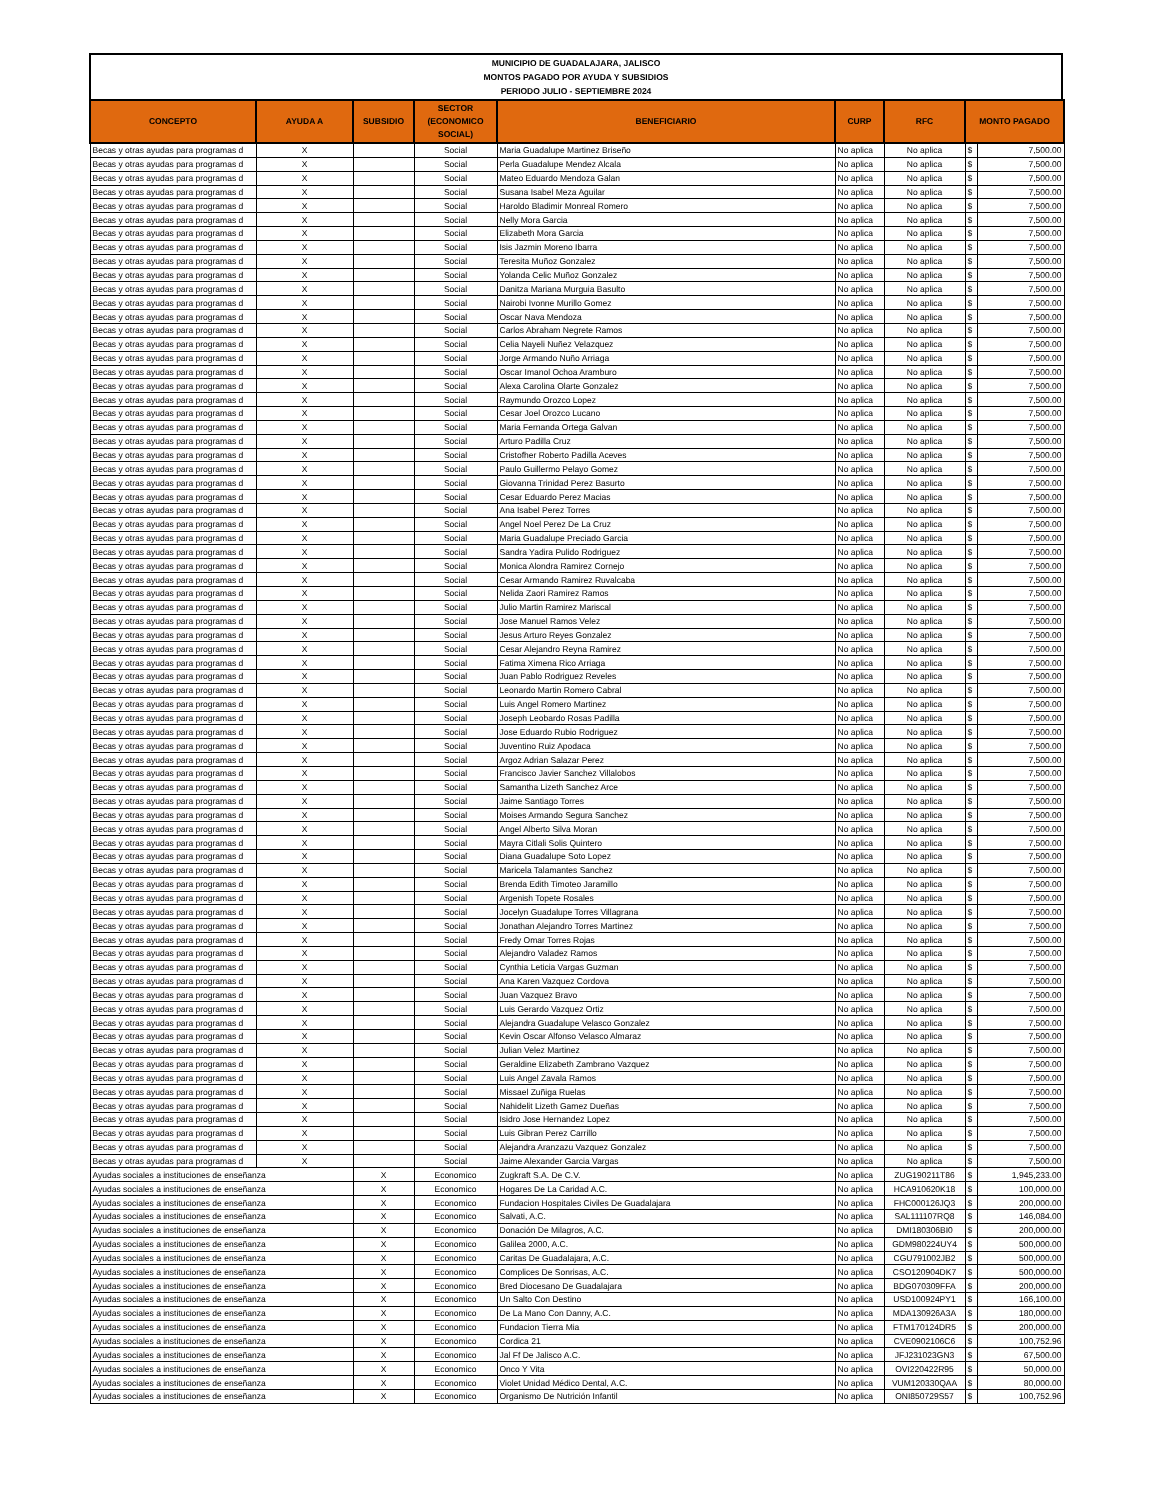MUNICIPIO DE GUADALAJARA, JALISCO
MONTOS PAGADO POR AYUDA Y SUBSIDIOS
PERIODO JULIO - SEPTIEMBRE 2024
| CONCEPTO | AYUDA A | SUBSIDIO | SECTOR (ECONOMICO SOCIAL) | BENEFICIARIO | CURP | RFC | MONTO PAGADO | |
| --- | --- | --- | --- | --- | --- | --- | --- | --- |
| Becas y otras ayudas para programas d | X | | Social | Maria Guadalupe Martinez Briseño | No aplica | No aplica | $ | 7,500.00 |
| Becas y otras ayudas para programas d | X | | Social | Perla Guadalupe Mendez Alcala | No aplica | No aplica | $ | 7,500.00 |
| Becas y otras ayudas para programas d | X | | Social | Mateo Eduardo Mendoza Galan | No aplica | No aplica | $ | 7,500.00 |
| Becas y otras ayudas para programas d | X | | Social | Susana Isabel Meza Aguilar | No aplica | No aplica | $ | 7,500.00 |
| Becas y otras ayudas para programas d | X | | Social | Haroldo Bladimir Monreal Romero | No aplica | No aplica | $ | 7,500.00 |
| Becas y otras ayudas para programas d | X | | Social | Nelly Mora Garcia | No aplica | No aplica | $ | 7,500.00 |
| Becas y otras ayudas para programas d | X | | Social | Elizabeth Mora Garcia | No aplica | No aplica | $ | 7,500.00 |
| Becas y otras ayudas para programas d | X | | Social | Isis Jazmin Moreno Ibarra | No aplica | No aplica | $ | 7,500.00 |
| Becas y otras ayudas para programas d | X | | Social | Teresita Muñoz Gonzalez | No aplica | No aplica | $ | 7,500.00 |
| Becas y otras ayudas para programas d | X | | Social | Yolanda Celic Muñoz Gonzalez | No aplica | No aplica | $ | 7,500.00 |
| Becas y otras ayudas para programas d | X | | Social | Danitza Mariana Murguia Basulto | No aplica | No aplica | $ | 7,500.00 |
| Becas y otras ayudas para programas d | X | | Social | Nairobi Ivonne Murillo Gomez | No aplica | No aplica | $ | 7,500.00 |
| Becas y otras ayudas para programas d | X | | Social | Oscar Nava Mendoza | No aplica | No aplica | $ | 7,500.00 |
| Becas y otras ayudas para programas d | X | | Social | Carlos Abraham Negrete Ramos | No aplica | No aplica | $ | 7,500.00 |
| Becas y otras ayudas para programas d | X | | Social | Celia Nayeli Nuñez Velazquez | No aplica | No aplica | $ | 7,500.00 |
| Becas y otras ayudas para programas d | X | | Social | Jorge Armando Nuño Arriaga | No aplica | No aplica | $ | 7,500.00 |
| Becas y otras ayudas para programas d | X | | Social | Oscar Imanol Ochoa Aramburo | No aplica | No aplica | $ | 7,500.00 |
| Becas y otras ayudas para programas d | X | | Social | Alexa Carolina Olarte Gonzalez | No aplica | No aplica | $ | 7,500.00 |
| Becas y otras ayudas para programas d | X | | Social | Raymundo Orozco Lopez | No aplica | No aplica | $ | 7,500.00 |
| Becas y otras ayudas para programas d | X | | Social | Cesar Joel Orozco Lucano | No aplica | No aplica | $ | 7,500.00 |
| Becas y otras ayudas para programas d | X | | Social | Maria Fernanda Ortega Galvan | No aplica | No aplica | $ | 7,500.00 |
| Becas y otras ayudas para programas d | X | | Social | Arturo Padilla Cruz | No aplica | No aplica | $ | 7,500.00 |
| Becas y otras ayudas para programas d | X | | Social | Cristofher Roberto Padilla Aceves | No aplica | No aplica | $ | 7,500.00 |
| Becas y otras ayudas para programas d | X | | Social | Paulo Guillermo Pelayo Gomez | No aplica | No aplica | $ | 7,500.00 |
| Becas y otras ayudas para programas d | X | | Social | Giovanna Trinidad Perez Basurto | No aplica | No aplica | $ | 7,500.00 |
| Becas y otras ayudas para programas d | X | | Social | Cesar Eduardo Perez Macias | No aplica | No aplica | $ | 7,500.00 |
| Becas y otras ayudas para programas d | X | | Social | Ana Isabel Perez Torres | No aplica | No aplica | $ | 7,500.00 |
| Becas y otras ayudas para programas d | X | | Social | Angel Noel Perez De La Cruz | No aplica | No aplica | $ | 7,500.00 |
| Becas y otras ayudas para programas d | X | | Social | Maria Guadalupe Preciado Garcia | No aplica | No aplica | $ | 7,500.00 |
| Becas y otras ayudas para programas d | X | | Social | Sandra Yadira Pulido Rodriguez | No aplica | No aplica | $ | 7,500.00 |
| Becas y otras ayudas para programas d | X | | Social | Monica Alondra Ramirez Cornejo | No aplica | No aplica | $ | 7,500.00 |
| Becas y otras ayudas para programas d | X | | Social | Cesar Armando Ramirez Ruvalcaba | No aplica | No aplica | $ | 7,500.00 |
| Becas y otras ayudas para programas d | X | | Social | Nelida Zaori Ramirez Ramos | No aplica | No aplica | $ | 7,500.00 |
| Becas y otras ayudas para programas d | X | | Social | Julio Martin Ramirez Mariscal | No aplica | No aplica | $ | 7,500.00 |
| Becas y otras ayudas para programas d | X | | Social | Jose Manuel Ramos Velez | No aplica | No aplica | $ | 7,500.00 |
| Becas y otras ayudas para programas d | X | | Social | Jesus Arturo Reyes Gonzalez | No aplica | No aplica | $ | 7,500.00 |
| Becas y otras ayudas para programas d | X | | Social | Cesar Alejandro Reyna Ramirez | No aplica | No aplica | $ | 7,500.00 |
| Becas y otras ayudas para programas d | X | | Social | Fatima Ximena Rico Arriaga | No aplica | No aplica | $ | 7,500.00 |
| Becas y otras ayudas para programas d | X | | Social | Juan Pablo Rodriguez Reveles | No aplica | No aplica | $ | 7,500.00 |
| Becas y otras ayudas para programas d | X | | Social | Leonardo Martin Romero Cabral | No aplica | No aplica | $ | 7,500.00 |
| Becas y otras ayudas para programas d | X | | Social | Luis Angel Romero Martinez | No aplica | No aplica | $ | 7,500.00 |
| Becas y otras ayudas para programas d | X | | Social | Joseph Leobardo Rosas Padilla | No aplica | No aplica | $ | 7,500.00 |
| Becas y otras ayudas para programas d | X | | Social | Jose Eduardo Rubio Rodriguez | No aplica | No aplica | $ | 7,500.00 |
| Becas y otras ayudas para programas d | X | | Social | Juventino Ruiz Apodaca | No aplica | No aplica | $ | 7,500.00 |
| Becas y otras ayudas para programas d | X | | Social | Argoz Adrian Salazar Perez | No aplica | No aplica | $ | 7,500.00 |
| Becas y otras ayudas para programas d | X | | Social | Francisco Javier Sanchez Villalobos | No aplica | No aplica | $ | 7,500.00 |
| Becas y otras ayudas para programas d | X | | Social | Samantha Lizeth Sanchez Arce | No aplica | No aplica | $ | 7,500.00 |
| Becas y otras ayudas para programas d | X | | Social | Jaime Santiago Torres | No aplica | No aplica | $ | 7,500.00 |
| Becas y otras ayudas para programas d | X | | Social | Moises Armando Segura Sanchez | No aplica | No aplica | $ | 7,500.00 |
| Becas y otras ayudas para programas d | X | | Social | Angel Alberto Silva Moran | No aplica | No aplica | $ | 7,500.00 |
| Becas y otras ayudas para programas d | X | | Social | Mayra Citlali Solis Quintero | No aplica | No aplica | $ | 7,500.00 |
| Becas y otras ayudas para programas d | X | | Social | Diana Guadalupe Soto Lopez | No aplica | No aplica | $ | 7,500.00 |
| Becas y otras ayudas para programas d | X | | Social | Maricela Talamantes Sanchez | No aplica | No aplica | $ | 7,500.00 |
| Becas y otras ayudas para programas d | X | | Social | Brenda Edith Timoteo Jaramillo | No aplica | No aplica | $ | 7,500.00 |
| Becas y otras ayudas para programas d | X | | Social | Argenish Topete Rosales | No aplica | No aplica | $ | 7,500.00 |
| Becas y otras ayudas para programas d | X | | Social | Jocelyn Guadalupe Torres Villagrana | No aplica | No aplica | $ | 7,500.00 |
| Becas y otras ayudas para programas d | X | | Social | Jonathan Alejandro Torres Martinez | No aplica | No aplica | $ | 7,500.00 |
| Becas y otras ayudas para programas d | X | | Social | Fredy Omar Torres Rojas | No aplica | No aplica | $ | 7,500.00 |
| Becas y otras ayudas para programas d | X | | Social | Alejandro Valadez Ramos | No aplica | No aplica | $ | 7,500.00 |
| Becas y otras ayudas para programas d | X | | Social | Cynthia Leticia Vargas Guzman | No aplica | No aplica | $ | 7,500.00 |
| Becas y otras ayudas para programas d | X | | Social | Ana Karen Vazquez Cordova | No aplica | No aplica | $ | 7,500.00 |
| Becas y otras ayudas para programas d | X | | Social | Juan Vazquez Bravo | No aplica | No aplica | $ | 7,500.00 |
| Becas y otras ayudas para programas d | X | | Social | Luis Gerardo Vazquez Ortiz | No aplica | No aplica | $ | 7,500.00 |
| Becas y otras ayudas para programas d | X | | Social | Alejandra Guadalupe Velasco Gonzalez | No aplica | No aplica | $ | 7,500.00 |
| Becas y otras ayudas para programas d | X | | Social | Kevin Oscar Alfonso Velasco Almaraz | No aplica | No aplica | $ | 7,500.00 |
| Becas y otras ayudas para programas d | X | | Social | Julian Velez Martinez | No aplica | No aplica | $ | 7,500.00 |
| Becas y otras ayudas para programas d | X | | Social | Geraldine Elizabeth Zambrano Vazquez | No aplica | No aplica | $ | 7,500.00 |
| Becas y otras ayudas para programas d | X | | Social | Luis Angel Zavala Ramos | No aplica | No aplica | $ | 7,500.00 |
| Becas y otras ayudas para programas d | X | | Social | Missael Zuñiga Ruelas | No aplica | No aplica | $ | 7,500.00 |
| Becas y otras ayudas para programas d | X | | Social | Nahidelit Lizeth Gamez Dueñas | No aplica | No aplica | $ | 7,500.00 |
| Becas y otras ayudas para programas d | X | | Social | Isidro Jose Hernandez Lopez | No aplica | No aplica | $ | 7,500.00 |
| Becas y otras ayudas para programas d | X | | Social | Luis Gibran Perez Carrillo | No aplica | No aplica | $ | 7,500.00 |
| Becas y otras ayudas para programas d | X | | Social | Alejandra Aranzazu Vazquez Gonzalez | No aplica | No aplica | $ | 7,500.00 |
| Becas y otras ayudas para programas d | X | | Social | Jaime Alexander Garcia Vargas | No aplica | No aplica | $ | 7,500.00 |
| Ayudas sociales a instituciones de enseñanza | | X | Economico | Zugkraft S.A. De C.V. | No aplica | ZUG190211T86 | $ | 1,945,233.00 |
| Ayudas sociales a instituciones de enseñanza | | X | Economico | Hogares De La Caridad A.C. | No aplica | HCA910620K18 | $ | 100,000.00 |
| Ayudas sociales a instituciones de enseñanza | | X | Economico | Fundacion Hospitales Civiles De Guadalajara | No aplica | FHC000126JQ3 | $ | 200,000.00 |
| Ayudas sociales a instituciones de enseñanza | | X | Economico | Salvati, A.C. | No aplica | SAL111107RQ8 | $ | 146,084.00 |
| Ayudas sociales a instituciones de enseñanza | | X | Economico | Donación De Milagros, A.C. | No aplica | DMI180306BI0 | $ | 200,000.00 |
| Ayudas sociales a instituciones de enseñanza | | X | Economico | Galilea 2000, A.C. | No aplica | GDM980224UY4 | $ | 500,000.00 |
| Ayudas sociales a instituciones de enseñanza | | X | Economico | Caritas De Guadalajara, A.C. | No aplica | CGU791002JB2 | $ | 500,000.00 |
| Ayudas sociales a instituciones de enseñanza | | X | Economico | Complices De Sonrisas, A.C. | No aplica | CSO120904DK7 | $ | 500,000.00 |
| Ayudas sociales a instituciones de enseñanza | | X | Economico | Bred Diocesano De Guadalajara | No aplica | BDG070309FFA | $ | 200,000.00 |
| Ayudas sociales a instituciones de enseñanza | | X | Economico | Un Salto Con Destino | No aplica | USD100924PY1 | $ | 166,100.00 |
| Ayudas sociales a instituciones de enseñanza | | X | Economico | De La Mano Con Danny, A.C. | No aplica | MDA130926A3A | $ | 180,000.00 |
| Ayudas sociales a instituciones de enseñanza | | X | Economico | Fundacion Tierra Mia | No aplica | FTM170124DR5 | $ | 200,000.00 |
| Ayudas sociales a instituciones de enseñanza | | X | Economico | Cordica 21 | No aplica | CVE0902106C6 | $ | 100,752.96 |
| Ayudas sociales a instituciones de enseñanza | | X | Economico | Jal Ff De Jalisco A.C. | No aplica | JFJ231023GN3 | $ | 67,500.00 |
| Ayudas sociales a instituciones de enseñanza | | X | Economico | Onco Y Vita | No aplica | OVI220422R95 | $ | 50,000.00 |
| Ayudas sociales a instituciones de enseñanza | | X | Economico | Violet Unidad Médico Dental, A.C. | No aplica | VUM120330QAA | $ | 80,000.00 |
| Ayudas sociales a instituciones de enseñanza | | X | Economico | Organismo De Nutrición Infantil | No aplica | ONI850729S57 | $ | 100,752.96 |